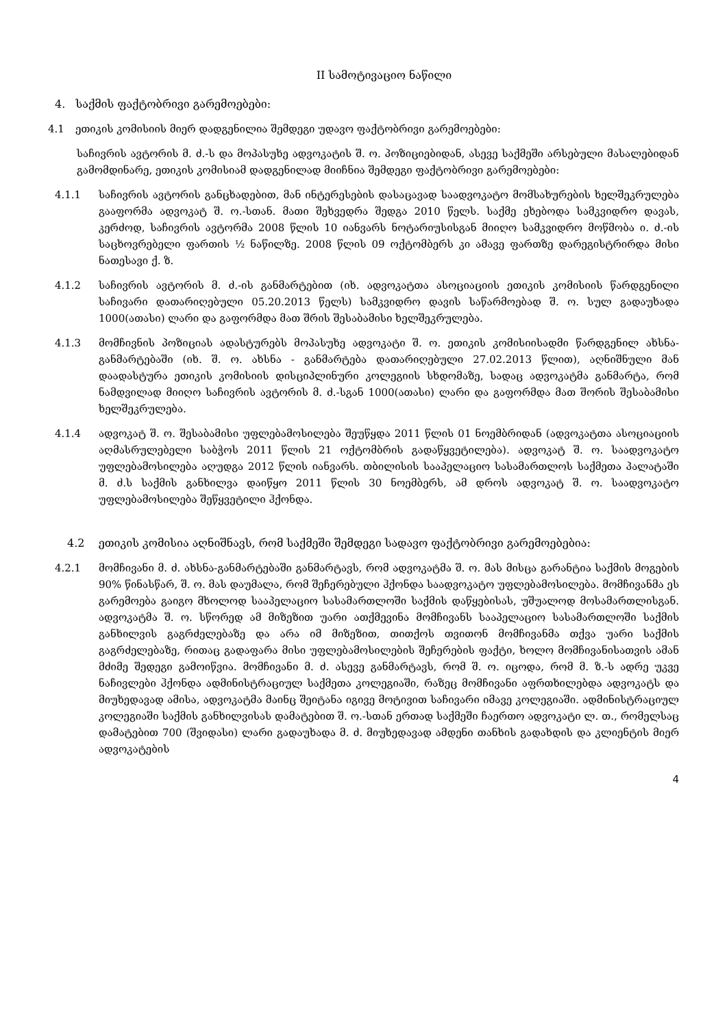II სამოტივაციო ნაწილი
4. საქმის ფაქტობრივი გარემოებები:
4.1 ეთიკის კომისიის მიერ დადგენილია შემდეგი უდავო ფაქტობრივი გარემოებები:
საჩივრის ავტორის მ. ძ.-ს და მოპასუხე ადვოკატის შ. ო. პოზიციებიდან, ასევე საქმეში არსებული მასალებიდან გამომდინარე, ეთიკის კომისიამ დადგენილად მიიჩნია შემდეგი ფაქტობრივი გარემოებები:
4.1.1 საჩივრის ავტორის განცხადებით, მან ინტერესების დასაცავად საადვოკატო მომსახურების ხელშეკრულება გააფორმა ადვოკატ შ. ო.-სთან. მათი შეხვედრა შედგა 2010 წელს. საქმე ეხებოდა სამკვიდრო დავას, კერძოდ, საჩივრის ავტორმა 2008 წლის 10 იანვარს ნოტარიუსისგან მიიღო სამკვიდრო მოწმობა ი. ძ.-ის საცხოვრებელი ფართის ½ ნაწილზე. 2008 წლის 09 ოქტომბერს კი ამავე ფართზე დარეგისტრირდა მისი ნათესავი ქ. ზ.
4.1.2 საჩივრის ავტორის მ. ძ.-ის განმარტებით (იხ. ადვოკატთა ასოციაციის ეთიკის კომისიის წარდგენილი საჩივარი დათარიღებული 05.20.2013 წელს) სამკვიდრო დავის საწარმოებად შ. ო. სულ გადაუხადა 1000(ათასი) ლარი და გაფორმდა მათ შრის შესაბამისი ხელშეკრულება.
4.1.3 მომჩივნის პოზიციას ადასტურებს მოპასუხე ადვოკატი შ. ო. ეთიკის კომისიისადმი წარდგენილ ახსნა-განმარტებაში (იხ. შ. ო. ახსნა - განმარტება დათარიღებული 27.02.2013 წლით), აღნიშნული მან დაადასტურა ეთიკის კომისიის დისციპლინური კოლეგიის სხდომაზე, სადაც ადვოკატმა განმარტა, რომ ნამდვილად მიიღო საჩივრის ავტორის მ. ძ.-სგან 1000(ათასი) ლარი და გაფორმდა მათ შორის შესაბამისი ხელშეკრულება.
4.1.4 ადვოკატ შ. ო. შესაბამისი უფლებამოსილება შეუწყდა 2011 წლის 01 ნოემბრიდან (ადვოკატთა ასოციაციის აღმასრულებელი საბჭოს 2011 წლის 21 ოქტომბრის გადაწყვეტილება). ადვოკატ შ. ო. საადვოკატო უფლებამოსილება აღუდგა 2012 წლის იანვარს. თბილისის სააპელაციო სასამართლოს საქმეთა პალატაში მ. ძ.ს საქმის განხილვა დაიწყო 2011 წლის 30 ნოემბერს, ამ დროს ადვოკატ შ. ო. საადვოკატო უფლებამოსილება შეწყვეტილი ჰქონდა.
4.2 ეთიკის კომისია აღნიშნავს, რომ საქმეში შემდეგი სადავო ფაქტობრივი გარემოებებია:
4.2.1 მომჩივანი მ. ძ. ახსნა-განმარტებაში განმარტავს, რომ ადვოკატმა შ. ო. მას მისცა გარანტია საქმის მოგების 90% წინასწარ, შ. ო. მას დაუმალა, რომ შეჩერებული ჰქონდა საადვოკატო უფლებამოსილება. მომჩივანმა ეს გარემოება გაიგო მხოლოდ სააპელაციო სასამართლოში საქმის დაწყებისას, უშუალოდ მოსამართლისგან. ადვოკატმა შ. ო. სწორედ ამ მიზეზით უარი ათქმევინა მომჩივანს სააპელაციო სასამართლოში საქმის განხილვის გაგრძელებაზე და არა იმ მიზეზით, თითქოს თვითონ მომჩივანმა თქვა უარი საქმის გაგრძელებაზე, რითაც გადაფარა მისი უფლებამოსილების შეჩერების ფაქტი, ხოლო მომჩივანისათვის ამან მძიმე შედეგი გამოიწვია. მომჩივანი მ. ძ. ასევე განმარტავს, რომ შ. ო. იცოდა, რომ მ. ზ.-ს ადრე უკვე ნაჩივლები ჰქონდა ადმინისტრაციულ საქმეთა კოლეგიაში, რაზეც მომჩივანი აფრთხილებდა ადვოკატს და მიუხედავად ამისა, ადვოკატმა მაინც შეიტანა იგივე მოტივით საჩივარი იმავე კოლეგიაში. ადმინისტრაციულ კოლეგიაში საქმის განხილვისას დამატებით შ. ო.-სთან ერთად საქმეში ჩაერთო ადვოკატი ლ. თ., რომელსაც დამატებით 700 (შვიდასი) ლარი გადაუხადა მ. ძ. მიუხედავად ამდენი თანხის გადახდის და კლიენტის მიერ ადვოკატების
4